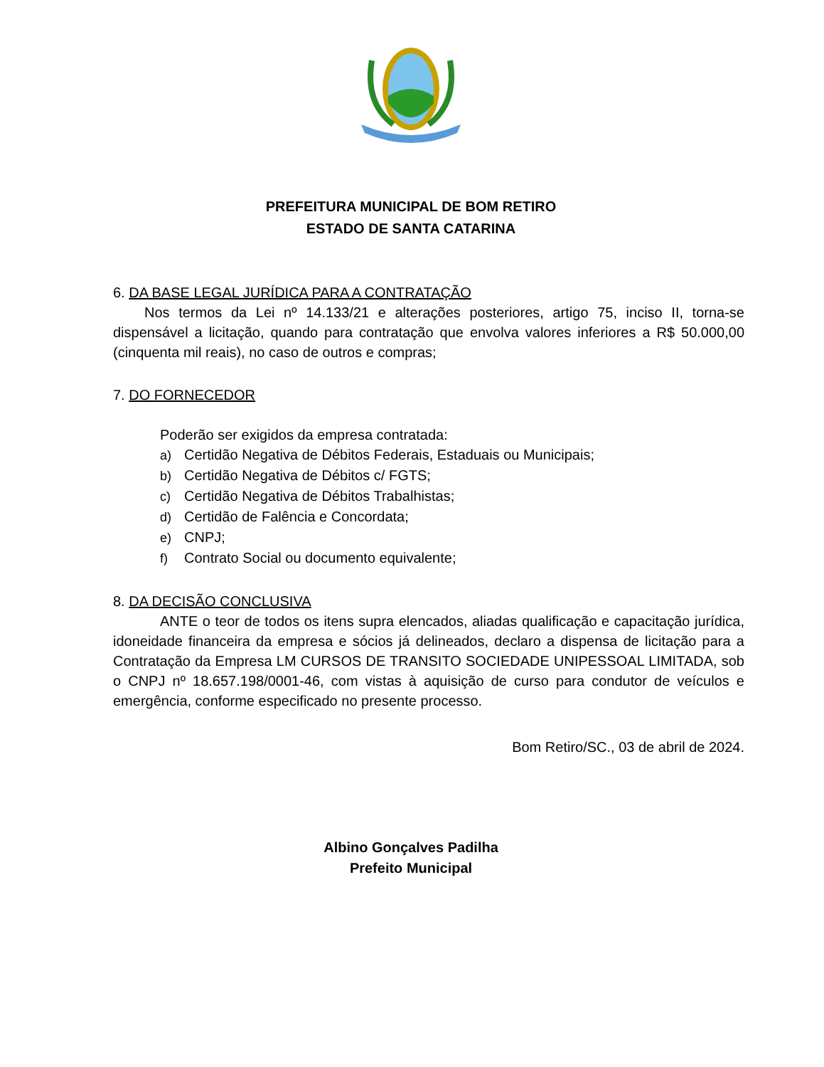PREFEITURA MUNICIPAL DE BOM RETIRO
ESTADO DE SANTA CATARINA
6. DA BASE LEGAL JURÍDICA PARA A CONTRATAÇÃO
Nos termos da Lei nº 14.133/21 e alterações posteriores, artigo 75, inciso II, torna-se dispensável a licitação, quando para contratação que envolva valores inferiores a R$ 50.000,00 (cinquenta mil reais), no caso de outros e compras;
7. DO FORNECEDOR
Poderão ser exigidos da empresa contratada:
a) Certidão Negativa de Débitos Federais, Estaduais ou Municipais;
b) Certidão Negativa de Débitos c/ FGTS;
c) Certidão Negativa de Débitos Trabalhistas;
d) Certidão de Falência e Concordata;
e) CNPJ;
f) Contrato Social ou documento equivalente;
8. DA DECISÃO CONCLUSIVA
ANTE o teor de todos os itens supra elencados, aliadas qualificação e capacitação jurídica, idoneidade financeira da empresa e sócios já delineados, declaro a dispensa de licitação para a Contratação da Empresa LM CURSOS DE TRANSITO SOCIEDADE UNIPESSOAL LIMITADA, sob o CNPJ nº 18.657.198/0001-46, com vistas à aquisição de curso para condutor de veículos e emergência, conforme especificado no presente processo.
Bom Retiro/SC., 03 de abril de 2024.
Albino Gonçalves Padilha
Prefeito Municipal